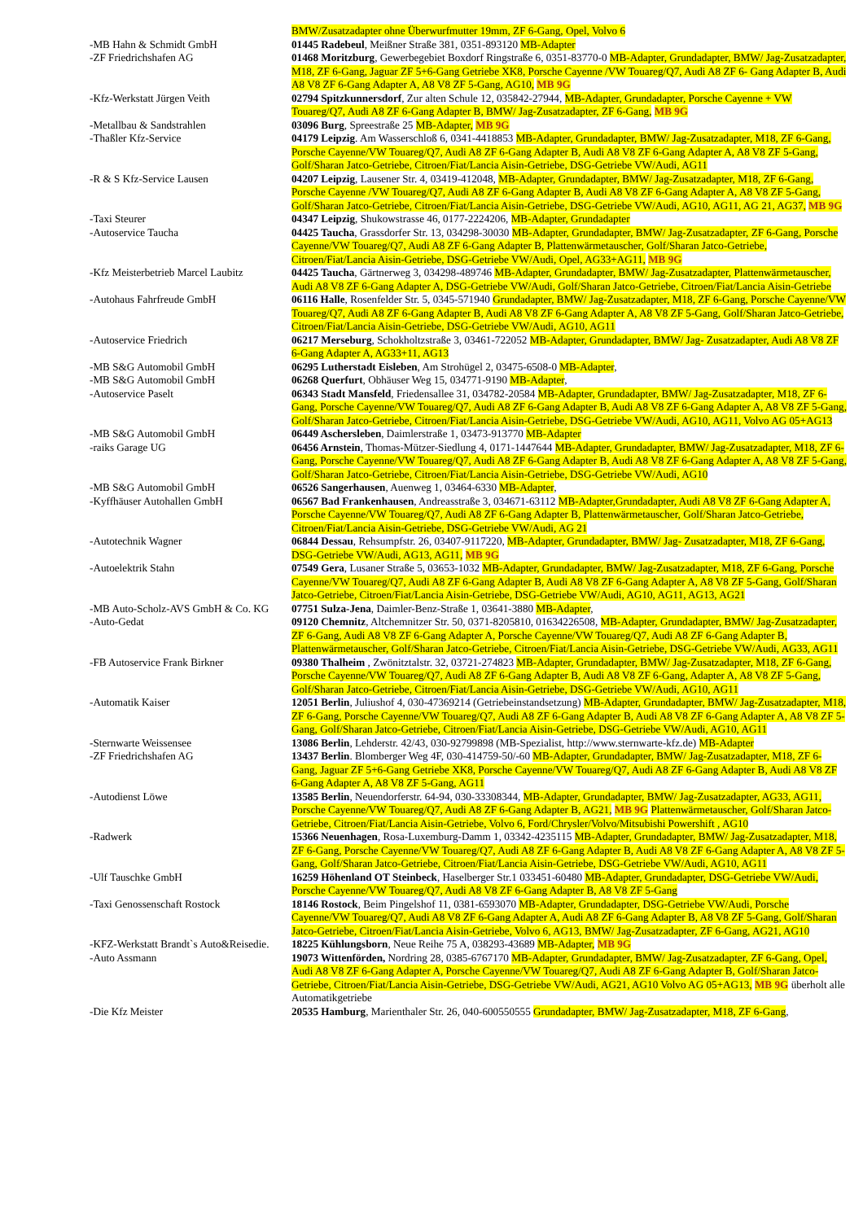| | BMW/Zusatzadapter ohne Überwurfmutter 19mm, ZF 6-Gang, Opel, Volvo 6 |
| -MB Hahn & Schmidt GmbH | 01445 Radebeul , Meißner Straße 381, 0351-893120 MB-Adapter |
| -ZF Friedrichshafen AG | 01468 Moritzburg , Gewerbegebiet Boxdorf Ringstraße 6, 0351-83770-0 MB-Adapter, Grundadapter, BMW/ Jag-Zusatzadapter, M18, ZF 6-Gang, Jaguar ZF 5+6-Gang Getriebe XK8, Porsche Cayenne /VW Touareg/Q7, Audi A8 ZF 6- Gang Adapter B, Audi A8 V8 ZF 6-Gang Adapter A, A8 V8 ZF 5-Gang, AG10, MB 9G |
| -Kfz-Werkstatt Jürgen Veith | 02794 Spitzkunnersdorf , Zur alten Schule 12, 035842-27944, MB-Adapter, Grundadapter, Porsche Cayenne + VW Touareg/Q7, Audi A8 ZF 6-Gang Adapter B, BMW/ Jag-Zusatzadapter, ZF 6-Gang, MB 9G |
| -Metallbau & Sandstrahlen | 03096 Burg , Spreestraße 25 MB-Adapter, MB 9G |
| -Thaßler Kfz-Service | 04179 Leipzig . Am Wasserschloß 6, 0341-4418853 MB-Adapter, Grundadapter, BMW/ Jag-Zusatzadapter, M18, ZF 6-Gang, Porsche Cayenne/VW Touareg/Q7, Audi A8 ZF 6-Gang Adapter B, Audi A8 V8 ZF 6-Gang Adapter A, A8 V8 ZF 5-Gang, Golf/Sharan Jatco-Getriebe, Citroen/Fiat/Lancia Aisin-Getriebe, DSG-Getriebe VW/Audi, AG11 |
| -R & S Kfz-Service Lausen | 04207 Leipzig , Lausener Str. 4, 03419-412048, MB-Adapter, Grundadapter, BMW/ Jag-Zusatzadapter, M18, ZF 6-Gang, Porsche Cayenne /VW Touareg/Q7, Audi A8 ZF 6-Gang Adapter B, Audi A8 V8 ZF 6-Gang Adapter A, A8 V8 ZF 5-Gang, Golf/Sharan Jatco-Getriebe, Citroen/Fiat/Lancia Aisin-Getriebe, DSG-Getriebe VW/Audi, AG10, AG11, AG 21, AG37, MB 9G |
| -Taxi Steurer | 04347 Leipzig , Shukowstrasse 46, 0177-2224206, MB-Adapter, Grundadapter |
| -Autoservice Taucha | 04425 Taucha , Grassdorfer Str. 13, 034298-30030 MB-Adapter, Grundadapter, BMW/ Jag-Zusatzadapter, ZF 6-Gang, Porsche Cayenne/VW Touareg/Q7, Audi A8 ZF 6-Gang Adapter B, Plattenwärmetauscher, Golf/Sharan Jatco-Getriebe, Citroen/Fiat/Lancia Aisin-Getriebe, DSG-Getriebe VW/Audi, Opel, AG33+AG11, MB 9G |
| -Kfz Meisterbetrieb Marcel Laubitz | 04425 Taucha , Gärtnerweg 3, 034298-489746 MB-Adapter, Grundadapter, BMW/ Jag-Zusatzadapter, Plattenwärmetauscher, Audi A8 V8 ZF 6-Gang Adapter A, DSG-Getriebe VW/Audi, Golf/Sharan Jatco-Getriebe, Citroen/Fiat/Lancia Aisin-Getriebe |
| -Autohaus Fahrfreude GmbH | 06116 Halle , Rosenfelder Str. 5, 0345-571940 Grundadapter, BMW/ Jag-Zusatzadapter, M18, ZF 6-Gang, Porsche Cayenne/VW Touareg/Q7, Audi A8 ZF 6-Gang Adapter B, Audi A8 V8 ZF 6-Gang Adapter A, A8 V8 ZF 5-Gang, Golf/Sharan Jatco-Getriebe, Citroen/Fiat/Lancia Aisin-Getriebe, DSG-Getriebe VW/Audi, AG10, AG11 |
| -Autoservice Friedrich | 06217 Merseburg , Schokholtzstraße 3, 03461-722052 MB-Adapter, Grundadapter, BMW/ Jag- Zusatzadapter, Audi A8 V8 ZF 6-Gang Adapter A, AG33+11, AG13 |
| -MB S&G Automobil GmbH | 06295 Lutherstadt Eisleben , Am Strohügel 2, 03475-6508-0 MB-Adapter , |
| -MB S&G Automobil GmbH | 06268 Querfurt , Obhäuser Weg 15, 034771-9190 MB-Adapter , |
| -Autoservice Paselt | 06343 Stadt Mansfeld , Friedensallee 31, 034782-20584 MB-Adapter, Grundadapter, BMW/ Jag-Zusatzadapter, M18, ZF 6-Gang, Porsche Cayenne/VW Touareg/Q7, Audi A8 ZF 6-Gang Adapter B, Audi A8 V8 ZF 6-Gang Adapter A, A8 V8 ZF 5-Gang, Golf/Sharan Jatco-Getriebe, Citroen/Fiat/Lancia Aisin-Getriebe, DSG-Getriebe VW/Audi, AG10, AG11, Volvo AG 05+AG13 |
| -MB S&G Automobil GmbH | 06449 Aschersleben , Daimlerstraße 1, 03473-913770 MB-Adapter |
| -raiks Garage UG | 06456 Arnstein , Thomas-Mützer-Siedlung 4, 0171-1447644 MB-Adapter, Grundadapter, BMW/ Jag-Zusatzadapter, M18, ZF 6-Gang, Porsche Cayenne/VW Touareg/Q7, Audi A8 ZF 6-Gang Adapter B, Audi A8 V8 ZF 6-Gang Adapter A, A8 V8 ZF 5-Gang, Golf/Sharan Jatco-Getriebe, Citroen/Fiat/Lancia Aisin-Getriebe, DSG-Getriebe VW/Audi, AG10 |
| -MB S&G Automobil GmbH | 06526 Sangerhausen , Auenweg 1, 03464-6330 MB-Adapter , |
| -Kyffhäuser Autohallen GmbH | 06567 Bad Frankenhausen , Andreasstraße 3, 034671-63112 MB-Adapter,Grundadapter, Audi A8 V8 ZF 6-Gang Adapter A, Porsche Cayenne/VW Touareg/Q7, Audi A8 ZF 6-Gang Adapter B, Plattenwärmetauscher, Golf/Sharan Jatco-Getriebe, Citroen/Fiat/Lancia Aisin-Getriebe, DSG-Getriebe VW/Audi, AG 21 |
| -Autotechnik Wagner | 06844 Dessau , Rehsumpfstr. 26, 03407-9117220, MB-Adapter, Grundadapter, BMW/ Jag- Zusatzadapter, M18, ZF 6-Gang, DSG-Getriebe VW/Audi, AG13, AG11, MB 9G |
| -Autoelektrik Stahn | 07549 Gera , Lusaner Straße 5, 03653-1032 MB-Adapter, Grundadapter, BMW/ Jag-Zusatzadapter, M18, ZF 6-Gang, Porsche Cayenne/VW Touareg/Q7, Audi A8 ZF 6-Gang Adapter B, Audi A8 V8 ZF 6-Gang Adapter A, A8 V8 ZF 5-Gang, Golf/Sharan Jatco-Getriebe, Citroen/Fiat/Lancia Aisin-Getriebe, DSG-Getriebe VW/Audi, AG10, AG11, AG13, AG21 |
| -MB Auto-Scholz-AVS GmbH & Co. KG | 07751 Sulza-Jena , Daimler-Benz-Straße 1, 03641-3880 MB-Adapter , |
| -Auto-Gedat | 09120 Chemnitz , Altchemnitzer Str. 50, 0371-8205810, 01634226508, MB-Adapter, Grundadapter, BMW/ Jag-Zusatzadapter, ZF 6-Gang, Audi A8 V8 ZF 6-Gang Adapter A, Porsche Cayenne/VW Touareg/Q7, Audi A8 ZF 6-Gang Adapter B, Plattenwärmetauscher, Golf/Sharan Jatco-Getriebe, Citroen/Fiat/Lancia Aisin-Getriebe, DSG-Getriebe VW/Audi, AG33, AG11 |
| -FB Autoservice Frank Birkner | 09380 Thalheim , Zwönitztalstr. 32, 03721-274823 MB-Adapter, Grundadapter, BMW/ Jag-Zusatzadapter, M18, ZF 6-Gang, Porsche Cayenne/VW Touareg/Q7, Audi A8 ZF 6-Gang Adapter B, Audi A8 V8 ZF 6-Gang, Adapter A, A8 V8 ZF 5-Gang, Golf/Sharan Jatco-Getriebe, Citroen/Fiat/Lancia Aisin-Getriebe, DSG-Getriebe VW/Audi, AG10, AG11 |
| -Automatik Kaiser | 12051 Berlin , Juliushof 4, 030-47369214 (Getriebeinstandsetzung) MB-Adapter, Grundadapter, BMW/ Jag-Zusatzadapter, M18, ZF 6-Gang, Porsche Cayenne/VW Touareg/Q7, Audi A8 ZF 6-Gang Adapter B, Audi A8 V8 ZF 6-Gang Adapter A, A8 V8 ZF 5-Gang, Golf/Sharan Jatco-Getriebe, Citroen/Fiat/Lancia Aisin-Getriebe, DSG-Getriebe VW/Audi, AG10, AG11 |
| -Sternwarte Weissensee | 13086 Berlin , Lehderstr. 42/43, 030-92799898 (MB-Spezialist, http://www.sternwarte-kfz.de) MB-Adapter |
| -ZF Friedrichshafen AG | 13437 Berlin . Blomberger Weg 4F, 030-414759-50/-60 MB-Adapter, Grundadapter, BMW/ Jag-Zusatzadapter, M18, ZF 6-Gang, Jaguar ZF 5+6-Gang Getriebe XK8, Porsche Cayenne/VW Touareg/Q7, Audi A8 ZF 6-Gang Adapter B, Audi A8 V8 ZF 6-Gang Adapter A, A8 V8 ZF 5-Gang, AG11 |
| -Autodienst Löwe | 13585 Berlin , Neuendorferstr. 64-94, 030-33308344, MB-Adapter, Grundadapter, BMW/ Jag-Zusatzadapter, AG33, AG11, Porsche Cayenne/VW Touareg/Q7, Audi A8 ZF 6-Gang Adapter B, AG21, MB 9G Plattenwärmetauscher, Golf/Sharan Jatco-Getriebe, Citroen/Fiat/Lancia Aisin-Getriebe, Volvo 6, Ford/Chrysler/Volvo/Mitsubishi Powershift , AG10 |
| -Radwerk | 15366 Neuenhagen , Rosa-Luxemburg-Damm 1, 03342-4235115 MB-Adapter, Grundadapter, BMW/ Jag-Zusatzadapter, M18, ZF 6-Gang, Porsche Cayenne/VW Touareg/Q7, Audi A8 ZF 6-Gang Adapter B, Audi A8 V8 ZF 6-Gang Adapter A, A8 V8 ZF 5-Gang, Golf/Sharan Jatco-Getriebe, Citroen/Fiat/Lancia Aisin-Getriebe, DSG-Getriebe VW/Audi, AG10, AG11 |
| -Ulf Tauschke GmbH | 16259 Höhenland OT Steinbeck , Haselberger Str.1 033451-60480 MB-Adapter, Grundadapter, DSG-Getriebe VW/Audi, Porsche Cayenne/VW Touareg/Q7, Audi A8 V8 ZF 6-Gang Adapter B, A8 V8 ZF 5-Gang |
| -Taxi Genossenschaft Rostock | 18146 Rostock , Beim Pingelshof 11, 0381-6593070 MB-Adapter, Grundadapter, DSG-Getriebe VW/Audi, Porsche Cayenne/VW Touareg/Q7, Audi A8 V8 ZF 6-Gang Adapter A, Audi A8 ZF 6-Gang Adapter B, A8 V8 ZF 5-Gang, Golf/Sharan Jatco-Getriebe, Citroen/Fiat/Lancia Aisin-Getriebe, Volvo 6, AG13, BMW/ Jag-Zusatzadapter, ZF 6-Gang, AG21, AG10 |
| -KFZ-Werkstatt Brandt`s Auto&Reisedie. | 18225 Kühlungsborn , Neue Reihe 75 A, 038293-43689 MB-Adapter, MB 9G |
| -Auto Assmann | 19073 Wittenförden, Nordring 28, 0385-6767170 MB-Adapter, Grundadapter, BMW/ Jag-Zusatzadapter, ZF 6-Gang, Opel, Audi A8 V8 ZF 6-Gang Adapter A, Porsche Cayenne/VW Touareg/Q7, Audi A8 ZF 6-Gang Adapter B, Golf/Sharan Jatco-Getriebe, Citroen/Fiat/Lancia Aisin-Getriebe, DSG-Getriebe VW/Audi, AG21, AG10 Volvo AG 05+AG13, MB 9G überholt alle Automatikgetriebe |
| -Die Kfz Meister | 20535 Hamburg , Marienthaler Str. 26, 040-600550555 Grundadapter, BMW/ Jag-Zusatzadapter, M18, ZF 6-Gang , |